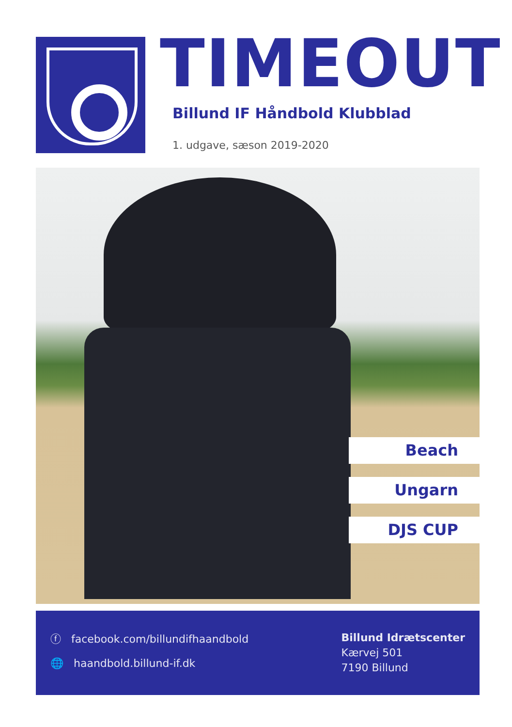TIMEOUT
Billund IF Håndbold Klubblad
1. udgave, sæson 2019-2020
Beach
Ungarn
DJS CUP
ⓕ facebook.com/billundifhaandbold
🌐 haandbold.billund-if.dk
Billund Idrætscenter
Kærvej 501
7190 Billund